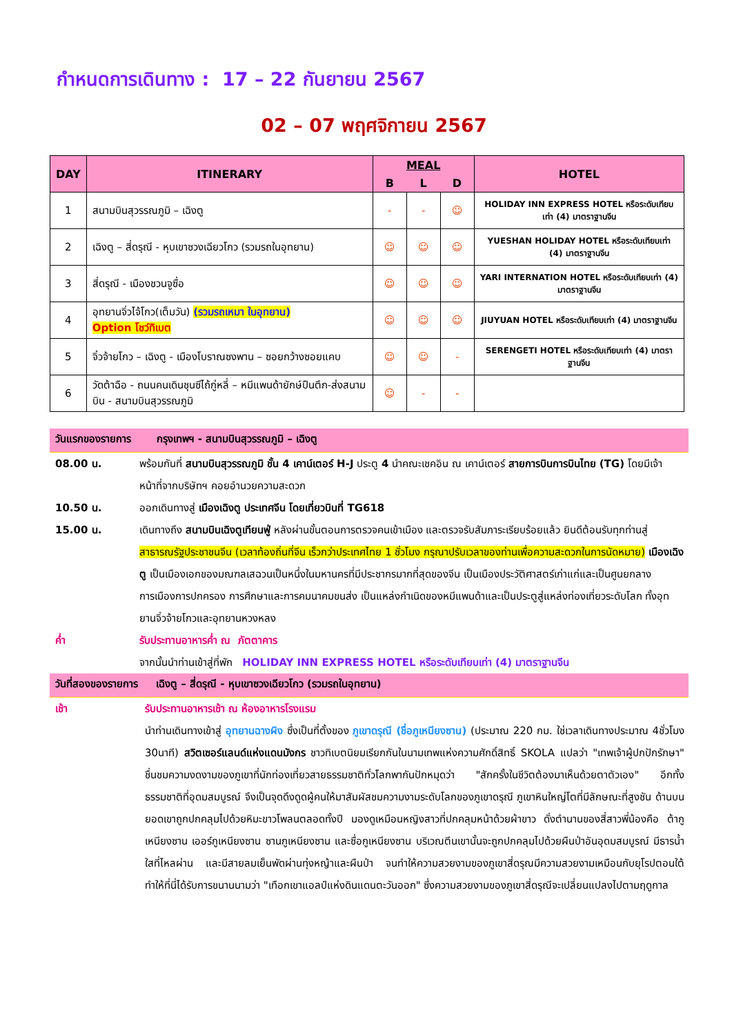กำหนดการเดินทาง : 17 – 22 กันยายน 2567
02 – 07 พฤศจิกายน 2567
| DAY | ITINERARY | MEAL | | | HOTEL |
| --- | --- | --- | --- | --- | --- |
| | | B | L | D | |
| 1 | สนามบินสุวรรณภูมิ – เฉิงตู | - | - | ☺ | HOLIDAY INN EXPRESS HOTEL หรือระดับเทียบเท่า (4) มาตราฐานจีน |
| 2 | เฉิงตู – สี่ดรุณี - หุบเขาซวงเฉียวโกว (รวมรถในอุทยาน) | ☺ | ☺ | ☺ | YUESHAN HOLIDAY HOTEL หรือระดับเทียบเท่า (4) มาตราฐานจีน |
| 3 | สี่ดรุณี - เมืองชวนจูซื่อ | ☺ | ☺ | ☺ | YARI INTERNATION HOTEL หรือระดับเทียบเท่า (4) มาตราฐานจีน |
| 4 | อุทยานจิ่วไจ้โกว(เต็มวัน) (รวมรถเหมา ในอุทยาน) Option โชว์ทิเบต | ☺ | ☺ | ☺ | JIUYUAN HOTEL หรือระดับเทียบเท่า (4) มาตราฐานจีน |
| 5 | จิ๋วจ้ายโกว – เฉิงตู - เมืองโบราณซงพาน – ซอยกว้างซอยแคบ | ☺ | ☺ | - | SERENGETI HOTEL หรือระดับเทียบเท่า (4) มาตราฐานจีน |
| 6 | วัดต้าฉือ - ถนนคนเดินชุนซีไถ้กู่หลี่ – หมีแพนด้ายักษ์ปืนตึก-ส่งสนามบิน - สนามบินสุวรรณภูมิ | ☺ | - | - | |
วันแรกของรายการ กรุงเทพฯ - สนามบินสุวรรณภูมิ – เฉิงตู
08.00 น. พร้อมกันที่ สนามบินสุวรรณภูมิ ชั้น 4 เคาน์เตอร์ H-J ประตู 4 นำคณะเชคอิน ณ เคาน์เตอร์ สายการบินการบินไทย (TG) โดยมีเจ้าหน้าที่จากบริษัทฯ คอยอำนวยความสะดวก
10.50 น. ออกเดินทางสู่ เมืองเฉิงตู ประเทศจีน โดยเที่ยวบินที่ TG618
15.00 น. เดินทางถึง สนามบินเฉิงตูเทียนฟู่ หลังผ่านขั้นตอนการตรวจคนเข้าเมือง และตรวจรับสัมภาระเรียบร้อยแล้ว ยินดีต้อนรับทุกท่านสู่ สาธารณรัฐประชาชนจีน (เวลาท้องถิ่นที่จีน เร็วกว่าประเทศไทย 1 ชั่วโมง กรุณาปรับเวลาของท่านเพื่อความสะดวกในการนัดหมาย) เมืองเฉิงตู เป็นเมืองเอกของมณฑลเสฉวนเป็นหนึ่งในมหานครที่มีประชากรมากที่สุดของจีน เป็นเมืองประวัติศาสตร์เก่าแก่และเป็นศูนยกลางการเมืองการปกครอง การศึกษาและการคมนาคมขนส่ง เป็นแหล่งกำเนิดของหมีแพนด้าและเป็นประตูสู่แหล่งท่องเที่ยวระดับโลก ทั้งอุทยานจิ่วจ้ายโกวและอุทยานหวงหลง
ค่ำ รับประทานอาหารค่ำ ณ ภัตตาคาร
จากนั้นนำท่านเข้าสู่ที่พัก HOLIDAY INN EXPRESS HOTEL หรือระดับเทียบเท่า (4) มาตราฐานจีน
วันที่สองของรายการ เฉิงตู – สี่ดรุณี - หุบเขาซวงเฉียวโกว (รวมรถในอุทยาน)
เช้า รับประทานอาหารเช้า ณ ห้องอาหารโรงแรม
นำท่านเดินทางเข้าสู่ อุทยานฉางผิง ซึ่งเป็นที่ตั้งของ ภูเขาดรุณี (ชื่อภูเหนียงซาน) (ประมาณ 220 กม. ใช่เวลาเดินทางประมาณ 4ชั่วโมง 30นาที) สวิตเซอร์แลนด์แห่งแดนมังกร ชาวทิเบตนิยมเรียกกันในนามเทพแห่งความศักดิ์สิทธิ์ SKOLA แปลว่า "เทพเจ้าผู้ปกปักรักษา" ชื่นชมความงดงามของภูเขาที่นักท่องเที่ยวสายธรรมชาติทั่วโลกพากันปักหมุดว่า "สักครั้งในชีวิตต้องมาเห็นด้วยตาตัวเอง" อีกทั้งธรรมชาติที่อุดมสมบูรณ์ จึงเป็นจุดดึงดูดผู้คนให้มาสัมผัสชมความงามระดับโลกของภูเขาดรุณี ภูเขาหินใหญ่โตที่มีลักษณะที่สูงชัน ด้านบนยอดเขาถูกปกคลุมไปด้วยหิมะขาวโพลนตลอดทั้งปี มองดูเหมือนหญิงสาวที่ปกคลุมหน้าด้วยผ้าขาว ดั่งตำนานของสี่สาวพี่น้องคือ ต้ากูเหนียงซาน เออร์กูเหนียงซาน ซานกูเหนียงซาน และซื่อกูเหนียงซาน บริเวณตีนเขานั้นจะถูกปกคลุมไปด้วยผืนป่าอันอุดมสมบูรณ์ มีธารน้ำใสที่ไหลผ่าน และมีสายลมเย็นพัดผ่านทุ่งหญ้าและผืนป่า จนทำให้ความสวยงามของภูเขาสี่ดรุณมีความสวยงามเหมือนกับยุโรปตอนใต้ ทำให้ที่นี่ได้รับการขนานนามว่า "เทือกเขาแอลป์แห่งดินแดนตะวันออก" ซึ่งความสวยงามของภูเขาสี่ดรุณีจะเปลี่ยนแปลงไปตามฤดูกาล